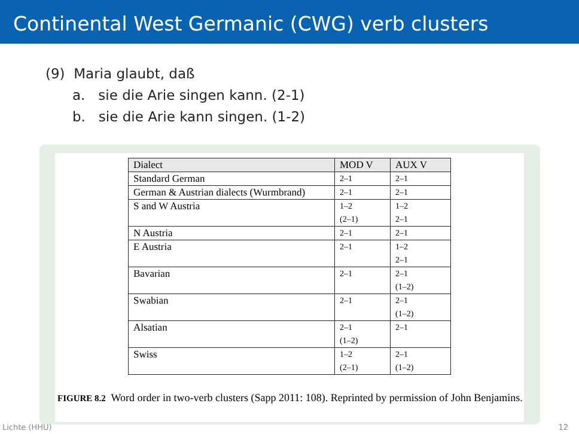Continental West Germanic (CWG) verb clusters
(9) Maria glaubt, daß
a. sie die Arie singen kann. (2-1)
b. sie die Arie kann singen. (1-2)
| Dialect | MOD V | AUX V |
| --- | --- | --- |
| Standard German | 2–1 | 2–1 |
| German & Austrian dialects (Wurmbrand) | 2–1 | 2–1 |
| S and W Austria | 1–2 (2–1) | 1–2 2–1 |
| N Austria | 2–1 | 2–1 |
| E Austria | 2–1 | 1–2 2–1 |
| Bavarian | 2–1 | 2–1 (1–2) |
| Swabian | 2–1 | 2–1 (1–2) |
| Alsatian | 2–1 (1–2) | 2–1 |
| Swiss | 1–2 (2–1) | 2–1 (1–2) |
FIGURE 8.2 Word order in two-verb clusters (Sapp 2011: 108). Reprinted by permission of John Benjamins.
Lichte (HHU) 12